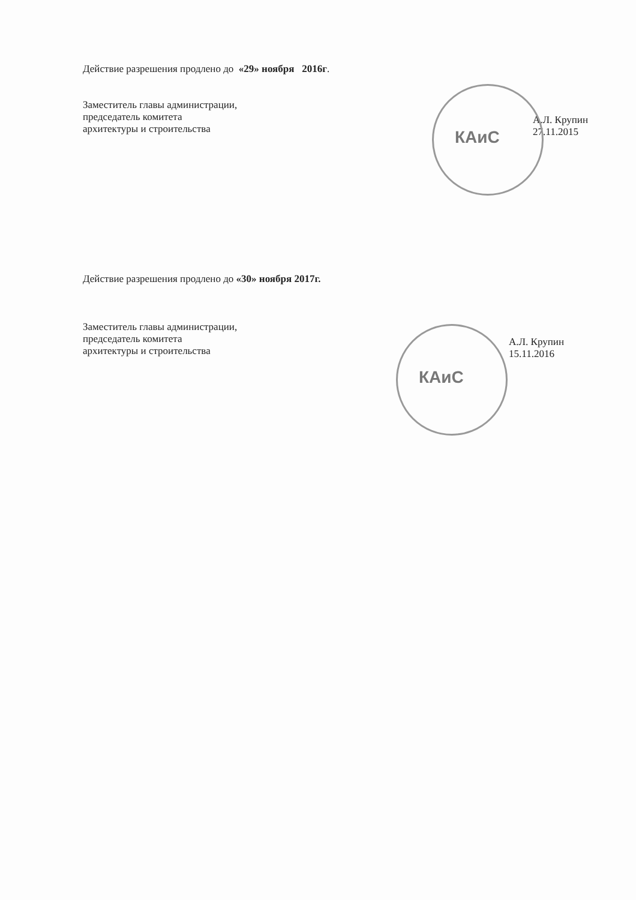Действие разрешения продлено до «29» ноября 2016г.
Заместитель главы администрации,
председатель комитета
архитектуры и строительства
А.Л. Крупин
27.11.2015
КАиС
Действие разрешения продлено до «30» ноября 2017г.
Заместитель главы администрации,
председатель комитета
архитектуры и строительства
А.Л. Крупин
15.11.2016
КАиС